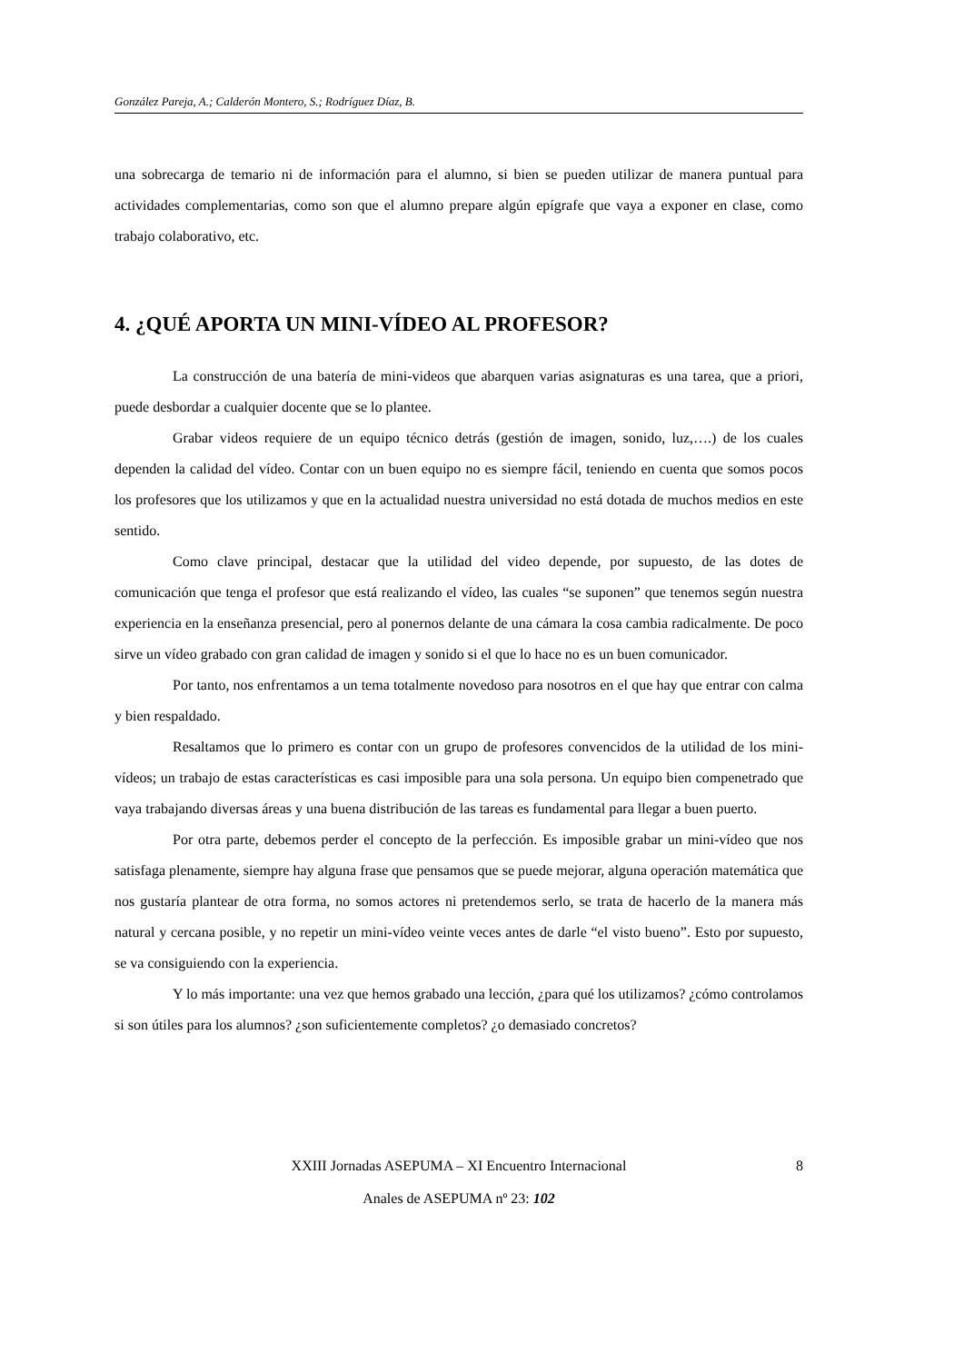González Pareja, A.; Calderón Montero, S.; Rodríguez Díaz, B.
una sobrecarga de temario ni de información para el alumno, si bien se pueden utilizar de manera puntual para actividades complementarias, como son que el alumno prepare algún epígrafe que vaya a exponer en clase, como trabajo colaborativo, etc.
4. ¿QUÉ APORTA UN MINI-VÍDEO AL PROFESOR?
La construcción de una batería de mini-videos que abarquen varias asignaturas es una tarea, que a priori, puede desbordar a cualquier docente que se lo plantee.
Grabar videos requiere de un equipo técnico detrás (gestión de imagen, sonido, luz,….) de los cuales dependen la calidad del vídeo. Contar con un buen equipo no es siempre fácil, teniendo en cuenta que somos pocos los profesores que los utilizamos y que en la actualidad nuestra universidad no está dotada de muchos medios en este sentido.
Como clave principal, destacar que la utilidad del video depende, por supuesto, de las dotes de comunicación que tenga el profesor que está realizando el vídeo, las cuales “se suponen” que tenemos según nuestra experiencia en la enseñanza presencial, pero al ponernos delante de una cámara la cosa cambia radicalmente. De poco sirve un vídeo grabado con gran calidad de imagen y sonido si el que lo hace no es un buen comunicador.
Por tanto, nos enfrentamos a un tema totalmente novedoso para nosotros en el que hay que entrar con calma y bien respaldado.
Resaltamos que lo primero es contar con un grupo de profesores convencidos de la utilidad de los mini-vídeos; un trabajo de estas características es casi imposible para una sola persona. Un equipo bien compenetrado que vaya trabajando diversas áreas y una buena distribución de las tareas es fundamental para llegar a buen puerto.
Por otra parte, debemos perder el concepto de la perfección. Es imposible grabar un mini-vídeo que nos satisfaga plenamente, siempre hay alguna frase que pensamos que se puede mejorar, alguna operación matemática que nos gustaría plantear de otra forma, no somos actores ni pretendemos serlo, se trata de hacerlo de la manera más natural y cercana posible, y no repetir un mini-vídeo veinte veces antes de darle “el visto bueno”. Esto por supuesto, se va consiguiendo con la experiencia.
Y lo más importante: una vez que hemos grabado una lección, ¿para qué los utilizamos? ¿cómo controlamos si son útiles para los alumnos? ¿son suficientemente completos? ¿o demasiado concretos?
XXIII Jornadas ASEPUMA – XI Encuentro Internacional
8
Anales de ASEPUMA nº 23: 102